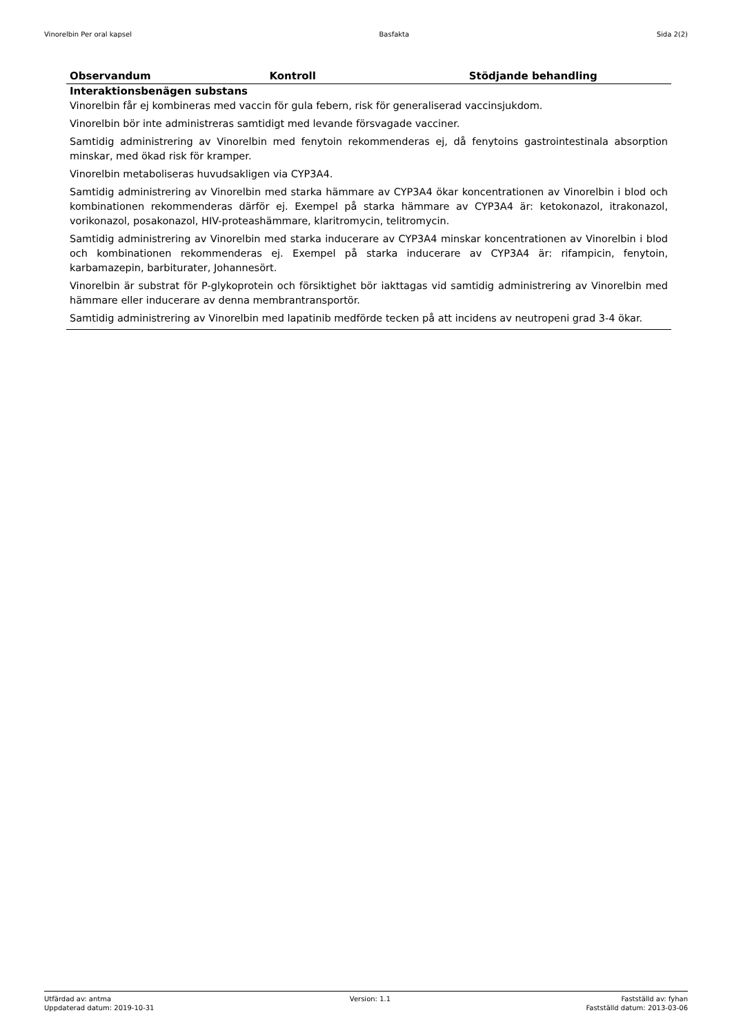Vinorelbin Per oral kapsel Basfakta Sida 2(2)
| Observandum | Kontroll | Stödjande behandling |
| --- | --- | --- |
| Interaktionsbenägen substans Vinorelbin får ej kombineras med vaccin för gula febern, risk för generaliserad vaccinsjukdom. Vinorelbin bör inte administreras samtidigt med levande försvagade vacciner. Samtidig administrering av Vinorelbin med fenytoin rekommenderas ej, då fenytoins gastrointestinala absorption minskar, med ökad risk för kramper. Vinorelbin metaboliseras huvudsakligen via CYP3A4. Samtidig administrering av Vinorelbin med starka hämmare av CYP3A4 ökar koncentrationen av Vinorelbin i blod och kombinationen rekommenderas därför ej. Exempel på starka hämmare av CYP3A4 är: ketokonazol, itrakonazol, vorikonazol, posakonazol, HIV-proteashämmare, klaritromycin, telitromycin. Samtidig administrering av Vinorelbin med starka inducerare av CYP3A4 minskar koncentrationen av Vinorelbin i blod och kombinationen rekommenderas ej. Exempel på starka inducerare av CYP3A4 är: rifampicin, fenytoin, karbamazepin, barbiturater, Johannesört. Vinorelbin är substrat för P-glykoprotein och försiktighet bör iakttagas vid samtidig administrering av Vinorelbin med hämmare eller inducerare av denna membrantransportör. Samtidig administrering av Vinorelbin med lapatinib medförde tecken på att incidens av neutropeni grad 3-4 ökar. | | |
Utfärdad av: antma
Uppdaterad datum: 2019-10-31
Version: 1.1 Fastställd av: fyhan
Fastställd datum: 2013-03-06